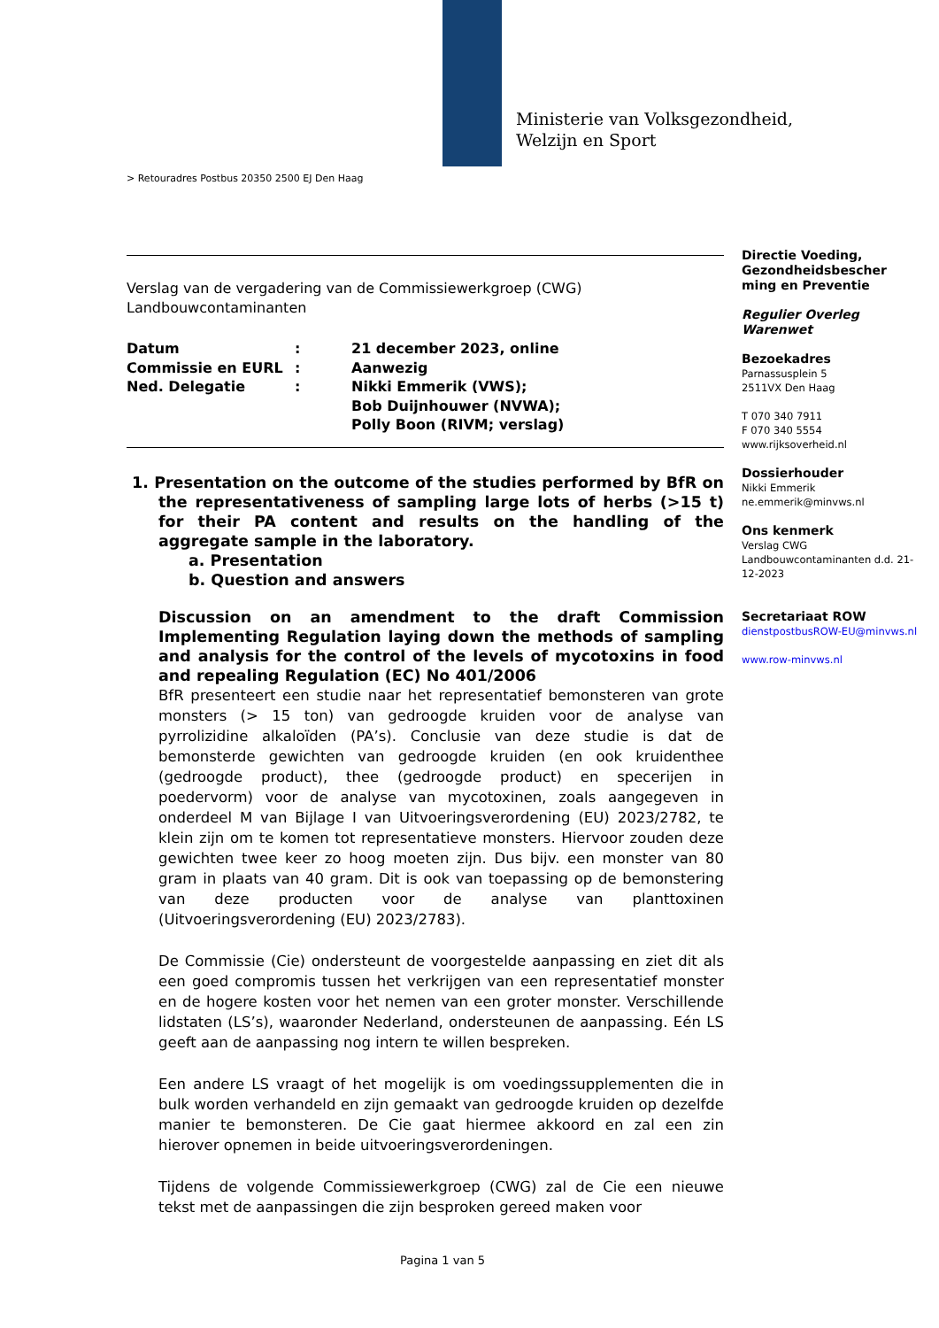Ministerie van Volksgezondheid,
Welzijn en Sport
> Retouradres Postbus 20350 2500 EJ Den Haag
Verslag van de vergadering van de Commissiewerkgroep (CWG) Landbouwcontaminanten
| Datum | : | 21 december 2023, online |
| Commissie en EURL | : | Aanwezig |
| Ned. Delegatie | : | Nikki Emmerik (VWS); Bob Duijnhouwer (NVWA); Polly Boon (RIVM; verslag) |
1. Presentation on the outcome of the studies performed by BfR on the representativeness of sampling large lots of herbs (>15 t) for their PA content and results on the handling of the aggregate sample in the laboratory.
a. Presentation
b. Question and answers
Discussion on an amendment to the draft Commission Implementing Regulation laying down the methods of sampling and analysis for the control of the levels of mycotoxins in food and repealing Regulation (EC) No 401/2006
BfR presenteert een studie naar het representatief bemonsteren van grote monsters (> 15 ton) van gedroogde kruiden voor de analyse van pyrrolizidine alkaloïden (PA’s). Conclusie van deze studie is dat de bemonsterde gewichten van gedroogde kruiden (en ook kruidenthee (gedroogde product), thee (gedroogde product) en specerijen in poedervorm) voor de analyse van mycotoxinen, zoals aangegeven in onderdeel M van Bijlage I van Uitvoeringsverordening (EU) 2023/2782, te klein zijn om te komen tot representatieve monsters. Hiervoor zouden deze gewichten twee keer zo hoog moeten zijn. Dus bijv. een monster van 80 gram in plaats van 40 gram. Dit is ook van toepassing op de bemonstering van deze producten voor de analyse van planttoxinen (Uitvoeringsverordening (EU) 2023/2783).
De Commissie (Cie) ondersteunt de voorgestelde aanpassing en ziet dit als een goed compromis tussen het verkrijgen van een representatief monster en de hogere kosten voor het nemen van een groter monster. Verschillende lidstaten (LS’s), waaronder Nederland, ondersteunen de aanpassing. Eén LS geeft aan de aanpassing nog intern te willen bespreken.
Een andere LS vraagt of het mogelijk is om voedingssupplementen die in bulk worden verhandeld en zijn gemaakt van gedroogde kruiden op dezelfde manier te bemonsteren. De Cie gaat hiermee akkoord en zal een zin hierover opnemen in beide uitvoeringsverordeningen.
Tijdens de volgende Commissiewerkgroep (CWG) zal de Cie een nieuwe tekst met de aanpassingen die zijn besproken gereed maken voor
Directie Voeding, Gezondheidsbescher ming en Preventie
Regulier Overleg Warenwet
Bezoekadres
Parnassusplein 5
2511VX Den Haag
T 070 340 7911
F 070 340 5554
www.rijksoverheid.nl
Dossierhouder
Nikki Emmerik
ne.emmerik@minvws.nl
Ons kenmerk
Verslag CWG Landbouwcontaminanten d.d. 21-12-2023
Secretariaat ROW
dienstpostbusROW-EU@minvws.nl
www.row-minvws.nl
Pagina 1 van 5